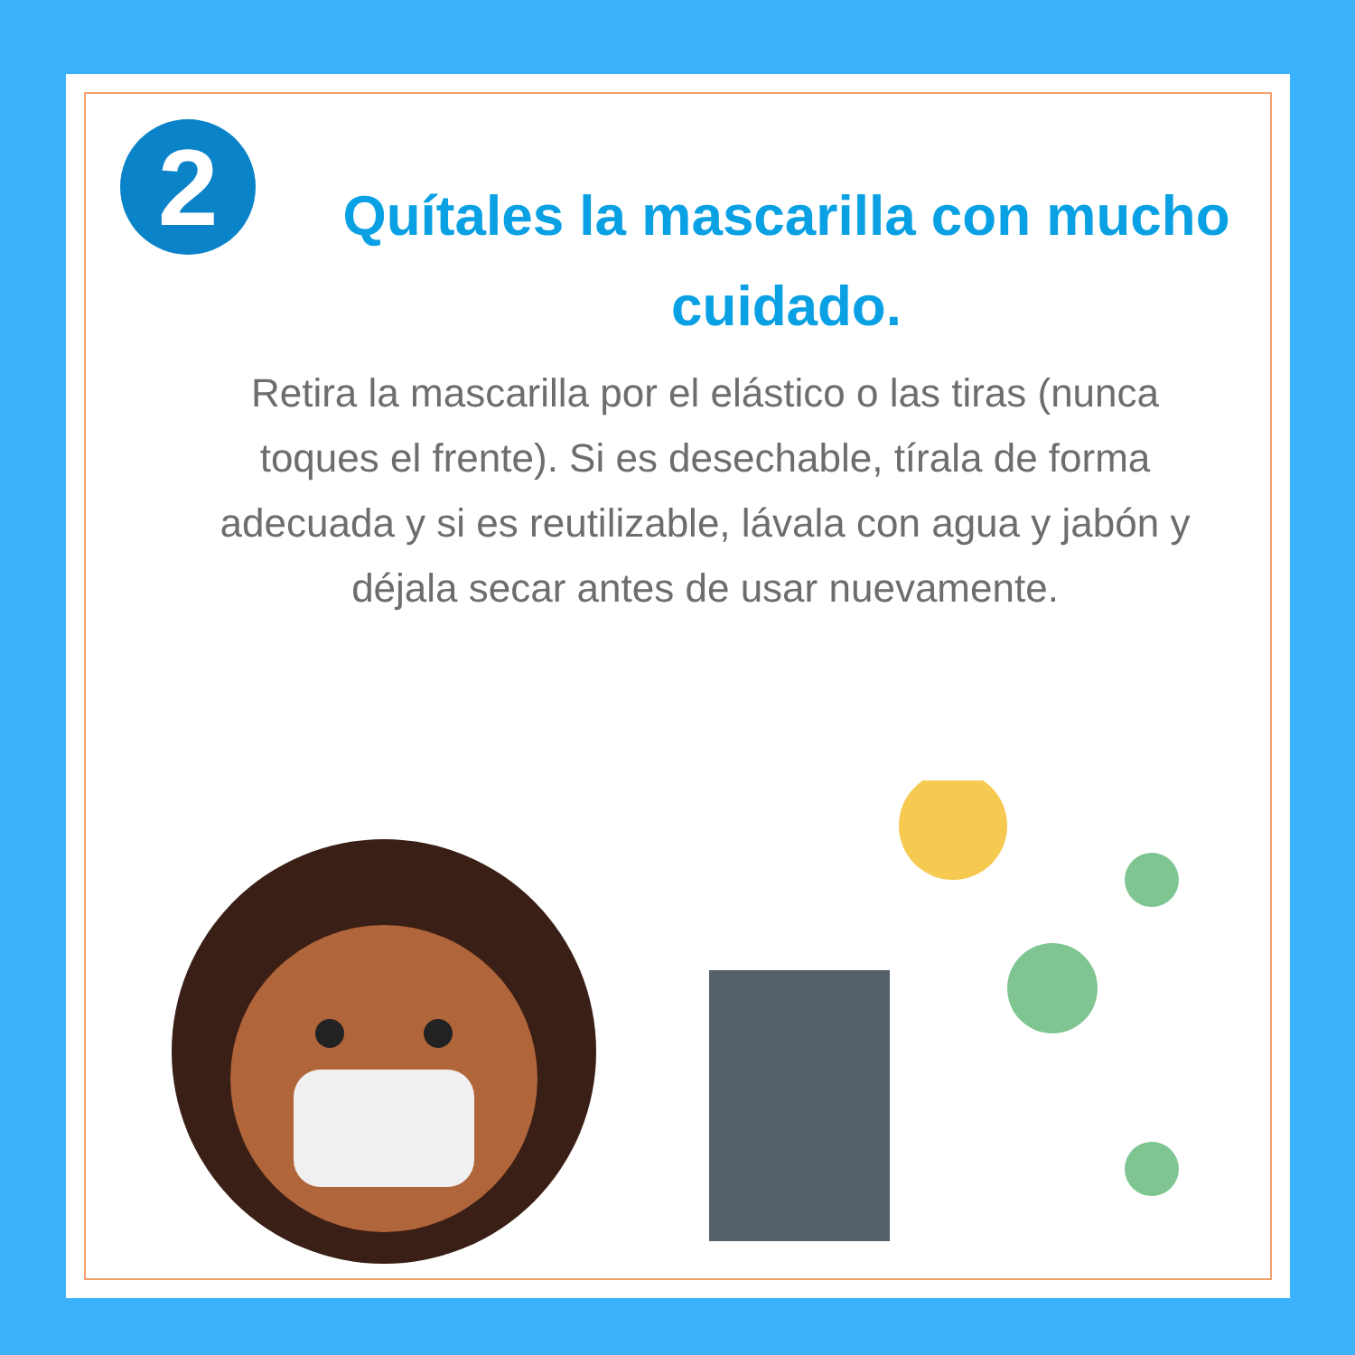2
Quítales la mascarilla con mucho cuidado.
Retira la mascarilla por el elástico o las tiras (nunca toques el frente). Si es desechable, tírala de forma adecuada y si es reutilizable, lávala con agua y jabón y déjala secar antes de usar nuevamente.